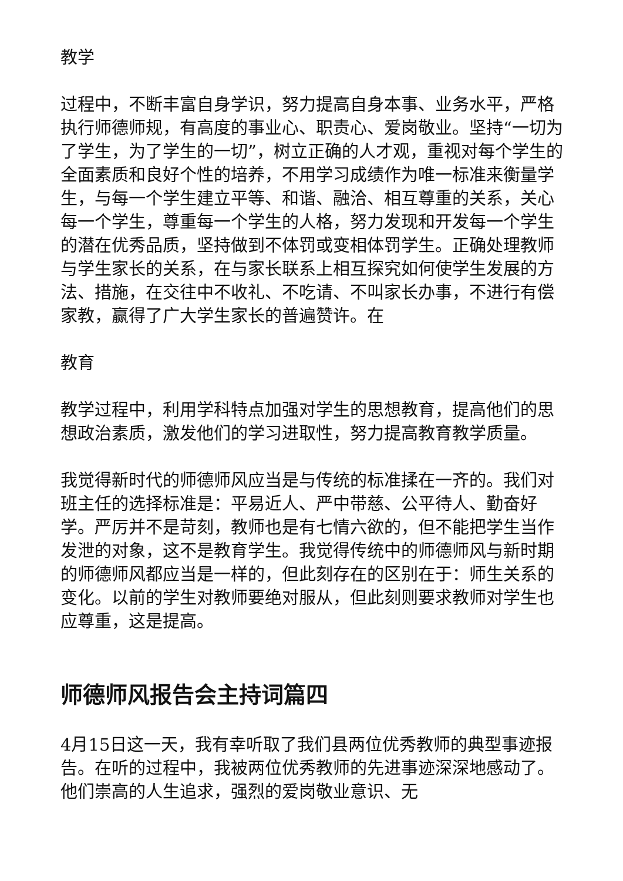教学
过程中，不断丰富自身学识，努力提高自身本事、业务水平，严格执行师德师规，有高度的事业心、职责心、爱岗敬业。坚持“一切为了学生，为了学生的一切”，树立正确的人才观，重视对每个学生的全面素质和良好个性的培养，不用学习成绩作为唯一标准来衡量学生，与每一个学生建立平等、和谐、融洽、相互尊重的关系，关心每一个学生，尊重每一个学生的人格，努力发现和开发每一个学生的潜在优秀品质，坚持做到不体罚或变相体罚学生。正确处理教师与学生家长的关系，在与家长联系上相互探究如何使学生发展的方法、措施，在交往中不收礼、不吃请、不叫家长办事，不进行有偿家教，赢得了广大学生家长的普遍赞许。在
教育
教学过程中，利用学科特点加强对学生的思想教育，提高他们的思想政治素质，激发他们的学习进取性，努力提高教育教学质量。
我觉得新时代的师德师风应当是与传统的标准揉在一齐的。我们对班主任的选择标准是：平易近人、严中带慈、公平待人、勤奋好学。严厉并不是苛刻，教师也是有七情六欲的，但不能把学生当作发泄的对象，这不是教育学生。我觉得传统中的师德师风与新时期的师德师风都应当是一样的，但此刻存在的区别在于：师生关系的变化。以前的学生对教师要绝对服从，但此刻则要求教师对学生也应尊重，这是提高。
师德师风报告会主持词篇四
4月15日这一天，我有幸听取了我们县两位优秀教师的典型事迹报告。在听的过程中，我被两位优秀教师的先进事迹深深地感动了。他们崇高的人生追求，强烈的爱岗敬业意识、无